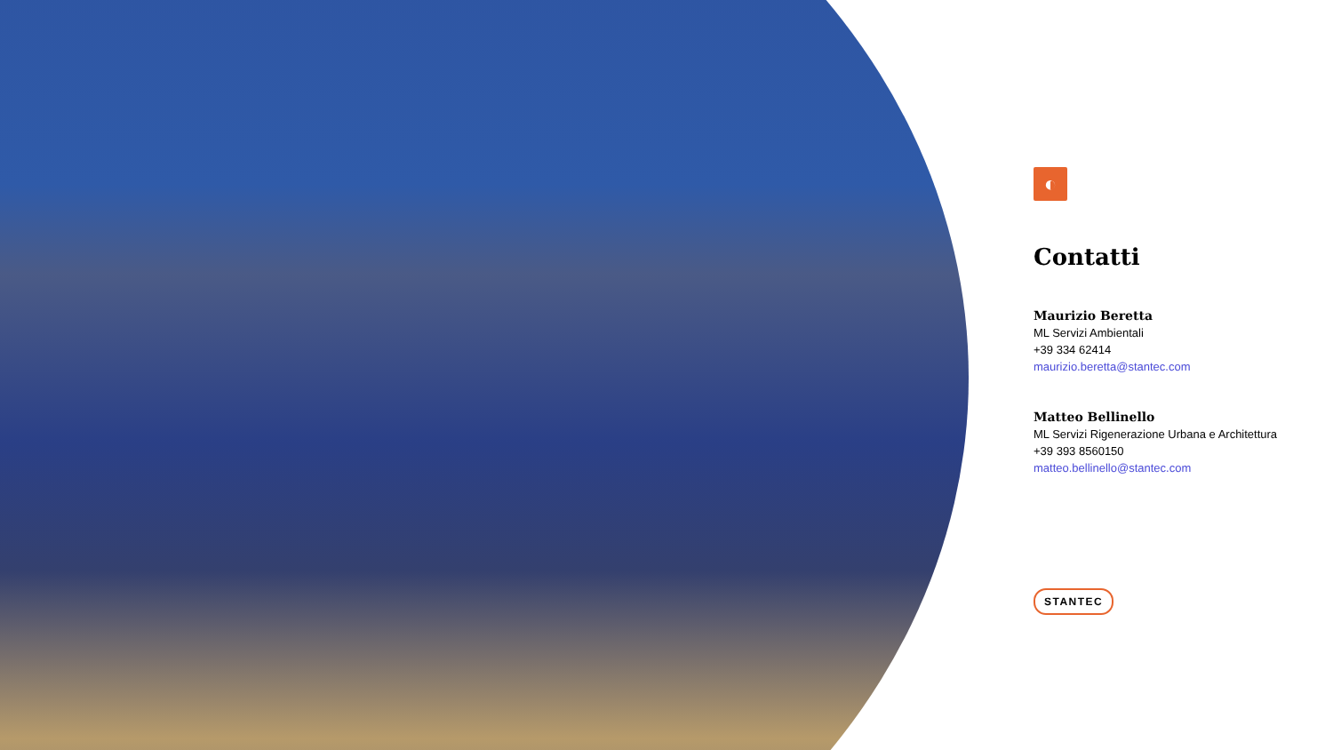◐
Contatti
Maurizio Beretta
ML Servizi Ambientali
+39 334 62414
maurizio.beretta@stantec.com
Matteo Bellinello
ML Servizi Rigenerazione Urbana e Architettura
+39 393 8560150
matteo.bellinello@stantec.com
STANTEC